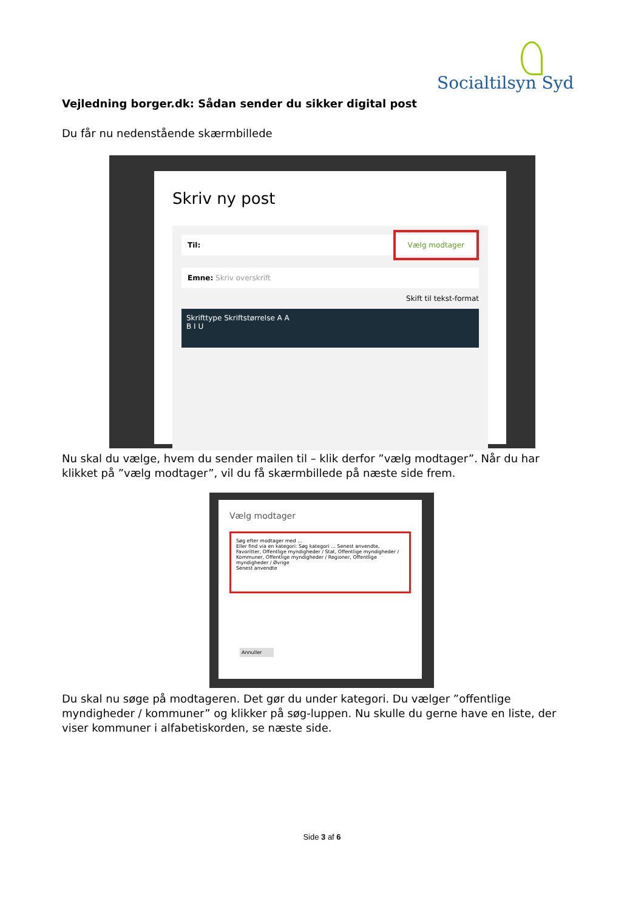Socialtilsyn Syd
Vejledning borger.dk: Sådan sender du sikker digital post
Du får nu nedenstående skærmbillede
Skriv ny post
Til: Vælg modtager
Emne: Skriv overskrift
Skift til tekst-format
Skrifttype Skriftstørrelse A A
B I U
Nu skal du vælge, hvem du sender mailen til – klik derfor ”vælg modtager”. Når du har klikket på ”vælg modtager”, vil du få skærmbillede på næste side frem.
Vælg modtager
Søg efter modtager med ...
Eller find via en kategori: Søg kategori ... Senest anvendte, Favoritter, Offentlige myndigheder / Stat, Offentlige myndigheder / Kommuner, Offentlige myndigheder / Regioner, Offentlige myndigheder / Øvrige
Senest anvendte
Annuller
Du skal nu søge på modtageren. Det gør du under kategori. Du vælger ”offentlige myndigheder / kommuner” og klikker på søg-luppen. Nu skulle du gerne have en liste, der viser kommuner i alfabetiskorden, se næste side.
Side 3 af 6